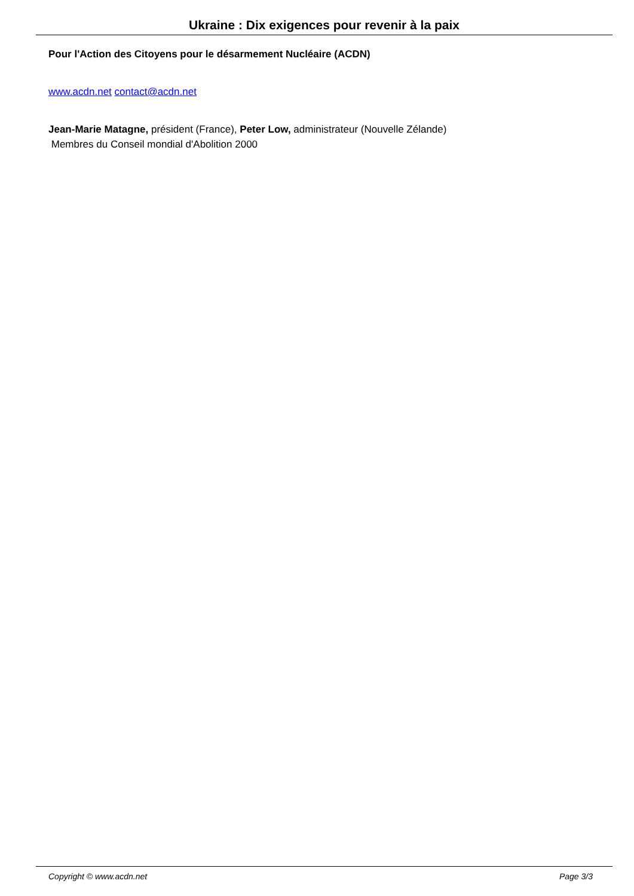Ukraine : Dix exigences pour revenir à la paix
Pour l'Action des Citoyens pour le désarmement Nucléaire (ACDN)
www.acdn.net contact@acdn.net
Jean-Marie Matagne, président (France), Peter Low, administrateur (Nouvelle Zélande)
Membres du Conseil mondial d'Abolition 2000
Copyright © www.acdn.net Page 3/3